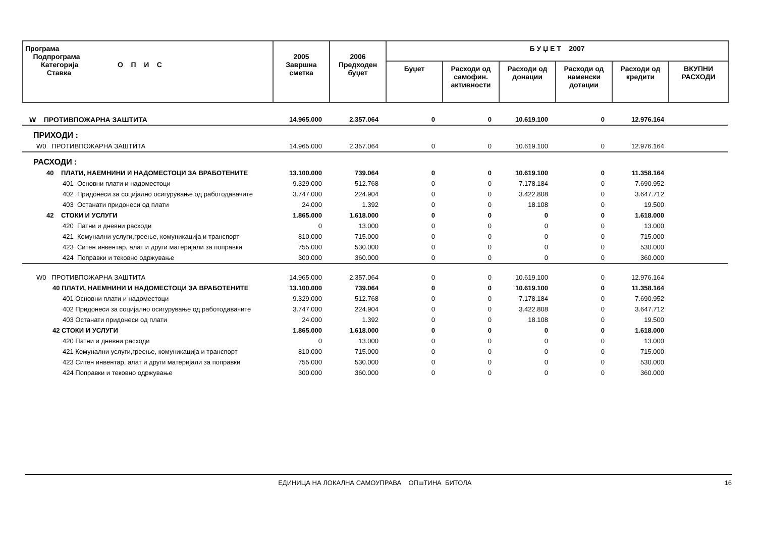| Програма Подпрограма Категорија О П И С Ставка | 2005 Завршна сметка | 2006 Предходен буџет | Б У Џ Е Т 2007 | | | | | |
| --- | --- | --- | --- | --- | --- | --- | --- | --- |
| | | | Буџет | Расходи од самофин. активности | Расходи од донации | Расходи од наменски дотации | Расходи од кредити | ВКУПНИ РАСХОДИ |
| W ПРОТИВПОЖАРНА ЗАШТИТА | 14.965.000 | 2.357.064 | 0 | 0 | 10.619.100 | 0 | 12.976.164 | |
| ПРИХОДИ : | | | | | | | | |
| W0 ПРОТИВПОЖАРНА ЗАШТИТА | 14.965.000 | 2.357.064 | 0 | 0 | 10.619.100 | 0 | 12.976.164 | |
| РАСХОДИ : | | | | | | | | |
| 40 ПЛАТИ, НАЕМНИНИ И НАДОМЕСТОЦИ ЗА ВРАБОТЕНИТЕ | 13.100.000 | 739.064 | 0 | 0 | 10.619.100 | 0 | 11.358.164 | |
| 401 Основни плати и надоместоци | 9.329.000 | 512.768 | 0 | 0 | 7.178.184 | 0 | 7.690.952 | |
| 402 Придонеси за социјално осигурување од работодавачите | 3.747.000 | 224.904 | 0 | 0 | 3.422.808 | 0 | 3.647.712 | |
| 403 Останати придонеси од плати | 24.000 | 1.392 | 0 | 0 | 18.108 | 0 | 19.500 | |
| 42 СТОКИ И УСЛУГИ | 1.865.000 | 1.618.000 | 0 | 0 | 0 | 0 | 1.618.000 | |
| 420 Патни и дневни расходи | 0 | 13.000 | 0 | 0 | 0 | 0 | 13.000 | |
| 421 Комунални услуги,греење, комуникација и транспорт | 810.000 | 715.000 | 0 | 0 | 0 | 0 | 715.000 | |
| 423 Ситен инвентар, алат и други материјали за поправки | 755.000 | 530.000 | 0 | 0 | 0 | 0 | 530.000 | |
| 424 Поправки и тековно одржување | 300.000 | 360.000 | 0 | 0 | 0 | 0 | 360.000 | |
| W0 ПРОТИВПОЖАРНА ЗАШТИТА | 14.965.000 | 2.357.064 | 0 | 0 | 10.619.100 | 0 | 12.976.164 | |
| 40 ПЛАТИ, НАЕМНИНИ И НАДОМЕСТОЦИ ЗА ВРАБОТЕНИТЕ | 13.100.000 | 739.064 | 0 | 0 | 10.619.100 | 0 | 11.358.164 | |
| 401 Основни плати и надоместоци | 9.329.000 | 512.768 | 0 | 0 | 7.178.184 | 0 | 7.690.952 | |
| 402 Придонеси за социјално осигурување од работодавачите | 3.747.000 | 224.904 | 0 | 0 | 3.422.808 | 0 | 3.647.712 | |
| 403 Останати придонеси од плати | 24.000 | 1.392 | 0 | 0 | 18.108 | 0 | 19.500 | |
| 42 СТОКИ И УСЛУГИ | 1.865.000 | 1.618.000 | 0 | 0 | 0 | 0 | 1.618.000 | |
| 420 Патни и дневни расходи | 0 | 13.000 | 0 | 0 | 0 | 0 | 13.000 | |
| 421 Комунални услуги,греење, комуникација и транспорт | 810.000 | 715.000 | 0 | 0 | 0 | 0 | 715.000 | |
| 423 Ситен инвентар, алат и други материјали за поправки | 755.000 | 530.000 | 0 | 0 | 0 | 0 | 530.000 | |
| 424 Поправки и тековно одржување | 300.000 | 360.000 | 0 | 0 | 0 | 0 | 360.000 | |
ЕДИНИЦА НА ЛОКАЛНА САМОУПРАВА ОПшТИНА БИТОЛА
16